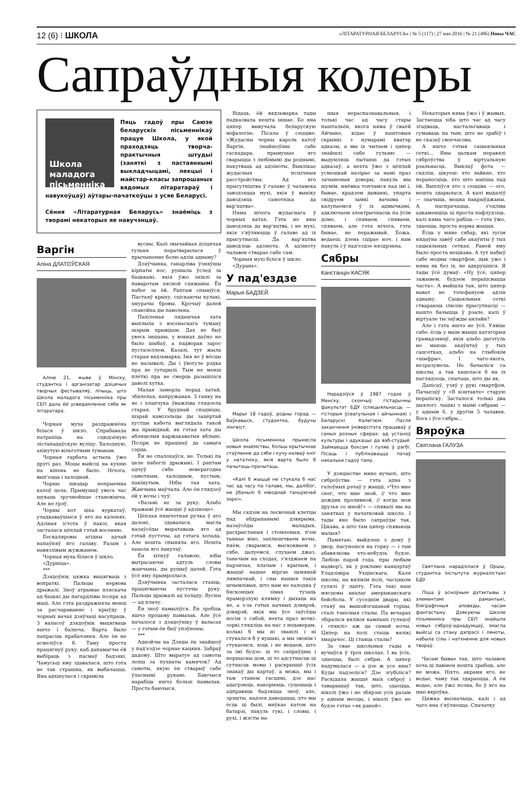12 (6) ⁝ ШКОЛА
«ЛІТАРАТУРНАЯ БЕЛАРУСЬ» | № 5 (117) | 27 мая 2016 | № 21 (486) Новы ЧАС
Сапраўдныя колеры
Школа маладога пісьменніка
Пяць гадоў пры Саюзе беларускіх пісьменнікаў працуе Школа, у якой праходзяць творча-практычныя штудыі (заняткі з пастаяннымі выкладчыцамі, лекцыі і майстар-класы запрошаных вядомых літаратараў і навукоўцаў) аўтары-пачаткоўцы з усяе Беларусі.
Сёння «Літаратурная Беларусь» знаёміць з творамі некаторых яе навучэнцаў.
Варгін
Аліна ДЛАТОЎСКАЯ
Аліне 21, жыве ў Мінску, студэнтка і арганізатар дзіцячых творчых фестываляў, лічыць, што Школа маладога пісьменніка пры СБП дала ёй усведамленне сябе як літаратара.
Чорная муха раздражнёна білася ў шкло. Спрабавала патрапіць на сцюдзёную лістападаўскую вуліцу. Халодную, ахінутую вільготным туманам.
Чорная гарбата астыла ўжо другі раз. Моцы выйсці на кухню па кіпень не было. Нічога, вып'ецца і халоднай.
Чорны швэдар непрыемна калоў цела. Прымушаў увесь час шукаць зручнейшае становішча. Але не грэў.
Чорны кот ціха вуркатаў, уладкаваўшыся ў яго на каленях. Адзіная істота ў пакоі, якая засталася цёплай гэтай восенню.
Бескаляровы агідны адчай напаўняў яго галаву. Разам з навязлівым жужжанем.
Чорная муха білася ў шкло.
«Дурніца».
***
Дзядоўнік цяжка выцягваць з вопраткі. Пальцы нервова дрыжалі. Зноў атрымае пляскача ад бацькі ды пагардлівы позірк ад маці. Але гэта раздражняла менш за расчараванне і крыўду ў чорных вачах дзяўчаці насупраць. З валасоў дзядоўнік выцягваць яшчэ і балюча. Варта было папрасіць прабачэння. Але ён не асмеліўся б. Таму проста працягнуў руку, каб дапамагчы ёй выбіраць з пасмаў бадзякі. Чамусьці яму здавалася, што гэта не так страшна, як выбачацца. Яна адхінулася і скрывіла
вусны. Калі звычайная дзіцячая гульня ператварылася ў прычыненне болю адзін аднаму?
Дзяўчынка, ганарліва ўзняўшы кірпаты нос, рушыла ўслед за бацькамі, якія ўжо зніклі за паваротам лясной сцяжыны. Ён пабег за ёй. Раптам спыніўся. Пастаяў крыху, сціскаючы кулакі, хмурачы бровы. Крочыў далей спакойна ды павольна.
Пахіленая лядашчая хата выплыла з восеньскага туману шэрым прывідам. Дах яе быў увесь імшаны, у вокнах даўно не было шыбаў, а падворак зарос пустазеллем. Казалі, тут жыла старая вядзьмарка. Імя яе ў вёсцы не называлі. Ды і ўвогуле рэдка пра яе гутарылі. Тым не менш плёткі пра яе смерць разышліся даволі хутка.
Малая замерла перад хатай, збялелая, напружаная. З ганку на яе і хлапчука ўважліва глядзела старая. У бруднай спадніцы, шэрай камізэльцы ды зацёртай хустцы кабета выглядала такой жа прывіднай, як гэтая хата ды абляцелыя каржакаватыя яблыні. Позірк яе працінаў да самага сэрца.
Ён не спалохаўся, не. Толькі па целе пабеглі дрыжыкі. І раптам адчуў сябе неверагодна самотным, халодным, пустым, пакінутым. Нібы тая хата. Жанчына маўчала. Але ён глядзеў ёй у вочы і чуў:
«Вазьмі яе за руку. Альбо пражыві ўсё жыццё ў адзіноце».
Цёплая пяшчотная ручка ў яго далоні, здавалася, магла назаўсёды выратаваць яго ад гэтай пустэчы, ад гэтага холада. Але нешта спыняла яго. Нешта хацела яго пакутаў.
Ён хітнуў галавою, нібы вытрасаючы адтуль словы жанчыны, ды рушыў далей. Гэта ўсё яму прымроілася.
Дзяўчынка засталася стаяць, працягваючы пустэчы руку. Пальцы дрыжалі ад холаду. Вусны — ад плачу.
Ён зноў памыліўся. Ён зробіць яшчэ процьму памылак. Але ўсё пачалося з дзядоўніку ў валасах — у гэтым ён быў упэўнены.
***
Аднойчы на Дзяды ён знайшоў у пад'ездзе чорнае кацяня. Забраў дадому. Што выратуе ад самоты лепш за пухнаты камячок? Ад самоты, якую ён стварыў сабе ўласнымі рукамі. Баючыся нарабіць яшчэ больш памылак. Проста баючыся.
Відаць, ёй вядзьмарка тады падказвала нешта іншае. Бо яна цяпер вывучала беларускую міфалогію. Пісала ў сецціве: «Жудасны чорны кароль катоў Варгін, знайшоўшы сабе гаспадара, прымушае яго сварыцца з любімымі ды роднымі, пакутваць ад адзіноты. Выклікае жудасныя псіхічныя расстройствы. Ад яго прысутнiцтва ў галаве ў чалавека заводзяцца мухі, якія ў выніку даводзяць самотніка да вар'яцтва».
Няма нічога жудаснага ў чорных катах. Гэта не яны даводзяць да вар'яцтва, і не мухі, якія з'яўляюцца ў галаве ад іх прысутнасці. Да вар'яцтва даводзіць адзінота. А адзіноту чалавек стварае сабе сам.
Чорныя мухі біліся ў шкло.
«Дурань».
У пад'ездзе
Марыя БАДЗЕЙ
Марыі 18 гадоў, родны горад — Ваўкавыск, студэнтка, будучы лінгвіст.
Школа пісьменніка прынесла новыя знаёмствы, больш крытычнае стаўленне да сябе і кучу назваў кніг у нататніку, якія варта было б пачытаць-прачытаць.
«Калі б жыццё не стукала б нас час ад часу па галаве, мы, далібог, не ўбачылі б ніводнай танцуючай зоркі».
Мы сядзім на лесвічнай клетцы пад абдрапанымі дзвярыма, назаўсёды маладыя, расхрыстаныя і стомленыя, п'ем таннае віно, заплюшчваем вочы, пяём, сварымся, выскокваем з сябе, цалуемся, слухаем джаз, таньчым на сходах, з'язджаем па парэнчах, плачам і крычым, і жыццё нашае міргае цьмянай лямпачкай, і сны нашыя такія шчымлівыя, што нам не халодна ў бясконцых зімах тузаць прамерзлую клямку і дыхаць на яе, а з-за гэтых начных дзвярэй, дзвярэй, якія мы ўсе заўсёды носім з сабой, нехта праз вочкі-зоркі глядзіць на нас з недаверам, колькі б мы ні званілі і ні стукаліся б у вушакі, а мы звонім і стукаемся, хоць і не ведаем, што за імі будзе: ці то сапраўдны і першасны дом, ці то адсутнасць ці сутнасць мовы і раскрыццё ўсіх знакаў ды картаў, а можа, мы і там станем гасцямі, дзе нас адагрэюць, накормяць, суцешаць і адправяць бадзяцца зноў, але, зрэшты, надзея даведацца, хто мы ёсць ці былі, мяўкае катом на батарэі, пакуль гукі, і словы, і рухі, і жэсты на-
шыя нераспазнавальныя, і толькі час ад часу стары паштальён, якога няма ў сваёй Айчыне, кідае ў паштовыя скрынкі з нумарамі кватэр адказы, а мы іх чытаем і цяпер знайшлі сабе гульню — выдумляць пытанні да гэтых адказаў, а нехта ўжо з цёплай усмешкай назірае за намі праз зачыненыя дзверы, пакуль мы шумім, няёмка топчамся пад імі і, бывае, крадзем дыванкі, упарта свідруем замкі вачыма і калупаемся ў іх адмычкамі, адключаем электрычнасць па ўсім доме, і спяваем, спяваем, спяваем, але гэта нічога, гэта бывае, не перажывай, Божа, ведаеш, дзень сціраe ноч, і нам пакуль і ў пад'ездзе няздрэнна.
Сябры
Канстанцін КАСЯК
Нарадзіўся ў 1987 годзе ў Менску, скончыў гістарычны факультэт БДУ (спецыяльнасць — гісторыя ўсеагульная і айчынная) і Беларускі Калегіюм. Пасля заканчэння ўніверсітэта працаваў у самых розных сферах: ад устаноў культуры і адукацыі да вэб-студый. Займаецца боксам і гуляе ў рэгбі. Пісаць і публікавацца пачаў некальки гадоў таму.
У дзяцінстве мяне вучылі, што сяброўства — гэта адна з галоўных рэчаў у жыцці. «Что мне снег, что мне зной, // что мне дождик проливной, // когда мои друзья со мной!» — спявалі мы на занятках у пачатковай школе. І тады яно было сапраўды так. Цікава, а што там цяпер спяваюць малыя?
Памятаю, выйдзеш з дому ў двор, пасунешся на горку — і там абавязкова хто-небудзь будзе. Любою парой года, пры любым надвор'і, як у рэкламе канцэртаў Уладзіміра Ухцінскага. Каля школы, на вялікім полі, часцяком гулялі ў лапту. Гэта такі наш мясцовы аналаг амерыканскага бейсбола. У суседнім двары, які стаяў на вышэйзгаданай горцы, сталі тэнісныя сталы. Па вечарах збіраліся вялікія кампаніі гульцоў і «пяклі» аж да самай ночы. Цяпер на полі стаіць вялікі хмарачос. Ці стаяць сталы?
За свае школьныя гады я вучыўся ў трох школах. І ва ўсіх, здаецца, былі сябры. А цяпер падумалася — а дзе ж усе яны? Куды падзеліся? Дзе згубіліся? Раскідала жыццё маіх сяброў і таварышаў так, што, здаецца, ніколі ўжо і не збярэш усіх разам у адным месцы, і ніколі ўжо не будзе гэтае «як раней».
Некаторых няма ўжо і ў жывых. Застаецца хіба што час ад часу згадваць, настальгаваць і сумаваць па тым, што не зрабіў і не сказаў своечасова.
А яшчэ гэтыя сацыяльныя сеткі... Яны цалкам перавялі сяброўства ў віртуальную рэальнасць. Выклаў фота — сядзіш, цікуеш: хто лайкне, хто перапосціць, хто што напіша пад ёй. Выпліўся хто з сецціва — ого, нешта здарылася. А калі выдаліў — значыць, моцна пакрыўджаны. А паспрачацца, з'едліва адкаменціць ці проста пафлудзіць, калі няма чаго рабіць — гэта ўжо, здаецца, проста норма жыцця.
Ёсць у мяне сябар, які зусім нядаўна завёў сабе акаўнты ў тых сацыяльных сетках. Раней яму было проста нецікава. А тут набыў сабе модны смартфон, дык ужо і няма як без іх, не адкруцішся. Я тады ўсё думаў: «Ну ўсё, цяпер зажывем, будзем перапісвацца часта». А выйшла так, што цяпер нават не тэлефануем адзін аднаму. Сацыяльныя сеткі ствараюць ілюзію прысутнасці — нашто бачыцца ў рэале, калі ў віртуале ты заўжды анлайн?
Але і гэта яшчэ не ўсё. Уявіце сабе: ёсць у маім жыцці катэгорыя грамадзянаў, якія альбо дагэтуль не маюць акаўнтаў у тых сацсетках, альбо на глыбокім «шыфры». І чаго-якога, незразумела. Не бачыліся са школы, а так хацелася б на іх паглядзець, спытаць, што ды як.
Дапісаў, узяў у рукі смартфон. Пачысціў у «В контакте» старую перапіску. Засталося толькі два дыялогі: чацікі з маімі сябрамі — у адным 6, у другім 5 чалавек. Вось і ўсе сябры...
Вяроўка
Святлана ГАЛУЗА
Святлана нарадзілася ў Оршы, студэнтка Інстытута журналістыкі БДУ.
Піша ў асноўным дэтэктывы з элементамі рамантыкі, біяграфічныя аповеды, часам фантастыку. Дзякуючы Школе пісьменніка пры СБП знайшла новых сяброў-аднадумцаў, змагла выйсці са стану дэпрэсіі і ляноты, набыла сілы і натхненне для новых твораў.
Часам бывае так, што чалавек хоча ці павінен нешта зрабіць, але не можа. Ніхто, акрамя яго, не ведае, чаму так здараецца. А ён ведае, але ўжо позна, бо ў яго на шыі вяроўка.
Цяжка вызначыць, калі і ад чаго яна з'яўляецца. Спачатку